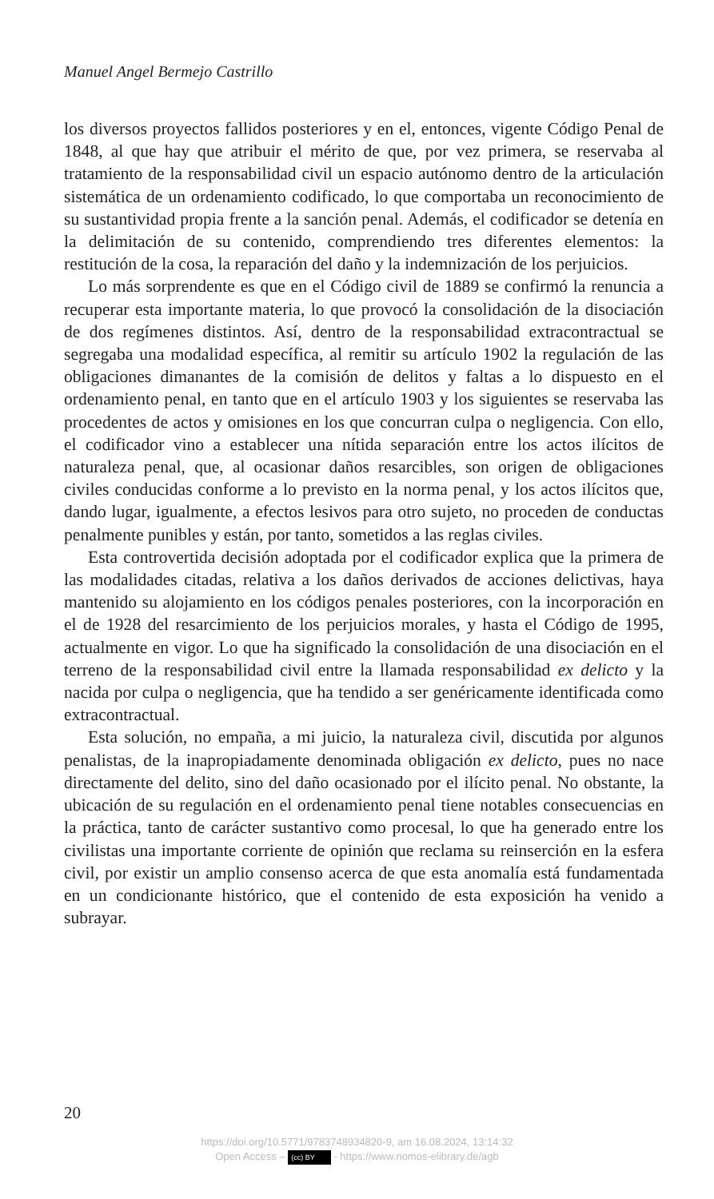Manuel Angel Bermejo Castrillo
los diversos proyectos fallidos posteriores y en el, entonces, vigente Código Penal de 1848, al que hay que atribuir el mérito de que, por vez primera, se reservaba al tratamiento de la responsabilidad civil un espacio autónomo dentro de la articulación sistemática de un ordenamiento codificado, lo que comportaba un reconocimiento de su sustantividad propia frente a la sanción penal. Además, el codificador se detenía en la delimitación de su contenido, comprendiendo tres diferentes elementos: la restitución de la cosa, la reparación del daño y la indemnización de los perjuicios.
Lo más sorprendente es que en el Código civil de 1889 se confirmó la renuncia a recuperar esta importante materia, lo que provocó la consolidación de la disociación de dos regímenes distintos. Así, dentro de la responsabilidad extracontractual se segregaba una modalidad específica, al remitir su artículo 1902 la regulación de las obligaciones dimanantes de la comisión de delitos y faltas a lo dispuesto en el ordenamiento penal, en tanto que en el artículo 1903 y los siguientes se reservaba las procedentes de actos y omisiones en los que concurran culpa o negligencia. Con ello, el codificador vino a establecer una nítida separación entre los actos ilícitos de naturaleza penal, que, al ocasionar daños resarcibles, son origen de obligaciones civiles conducidas conforme a lo previsto en la norma penal, y los actos ilícitos que, dando lugar, igualmente, a efectos lesivos para otro sujeto, no proceden de conductas penalmente punibles y están, por tanto, sometidos a las reglas civiles.
Esta controvertida decisión adoptada por el codificador explica que la primera de las modalidades citadas, relativa a los daños derivados de acciones delictivas, haya mantenido su alojamiento en los códigos penales posteriores, con la incorporación en el de 1928 del resarcimiento de los perjuicios morales, y hasta el Código de 1995, actualmente en vigor. Lo que ha significado la consolidación de una disociación en el terreno de la responsabilidad civil entre la llamada responsabilidad ex delicto y la nacida por culpa o negligencia, que ha tendido a ser genéricamente identificada como extracontractual.
Esta solución, no empaña, a mi juicio, la naturaleza civil, discutida por algunos penalistas, de la inapropiadamente denominada obligación ex delicto, pues no nace directamente del delito, sino del daño ocasionado por el ilícito penal. No obstante, la ubicación de su regulación en el ordenamiento penal tiene notables consecuencias en la práctica, tanto de carácter sustantivo como procesal, lo que ha generado entre los civilistas una importante corriente de opinión que reclama su reinserción en la esfera civil, por existir un amplio consenso acerca de que esta anomalía está fundamentada en un condicionante histórico, que el contenido de esta exposición ha venido a subrayar.
20
https://doi.org/10.5771/9783748934820-9, am 16.08.2024, 13:14:32
Open Access – (cc) BY - https://www.nomos-elibrary.de/agb